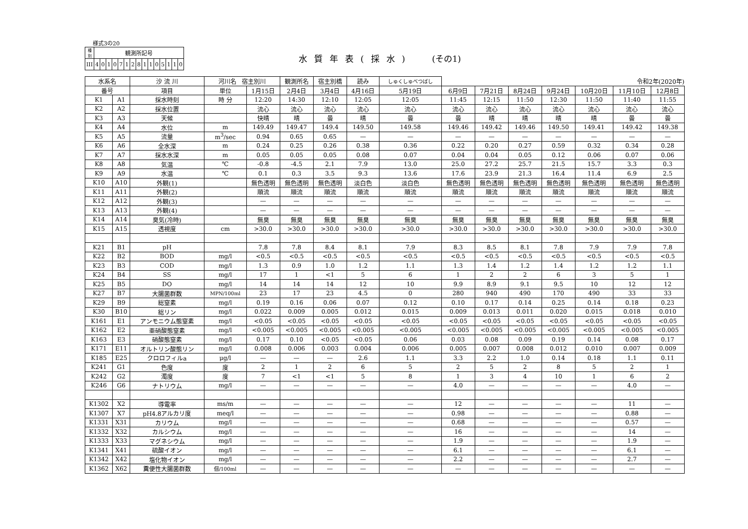様式3の20
| 種 別 | 観測所記号 | | | | | | | | | | | | | | |
| III | 4 | 0 | 1 | 0 | 7 | 1 | 2 | 8 | 1 | 1 | 0 | 5 | 1 | 1 | 0 |
水質年表(採水) (その1)
| 水系名 | | 沙 流 川 | 河川名 宿主別川 | | 観測所名 | 宿主別橋 | 読み | しゅくしゅべつばし | 令和2年(2020年) | | | | | | |
| 番号 | | 項目 | 単位 | 1月15日 | 2月4日 | 3月4日 | 4月16日 | 5月19日 | 6月9日 | 7月21日 | 8月24日 | 9月24日 | 10月20日 | 11月10日 | 12月8日 |
| K1 | A1 | 採水時刻 | 時 分 | 12:20 | 14:30 | 12:10 | 12:05 | 12:05 | 11:45 | 12:15 | 11:50 | 12:30 | 11:50 | 11:40 | 11:55 |
| K2 | A2 | 採水位置 | | 流心 | 流心 | 流心 | 流心 | 流心 | 流心 | 流心 | 流心 | 流心 | 流心 | 流心 | 流心 |
| K3 | A3 | 天候 | | 快晴 | 晴 | 曇 | 晴 | 曇 | 曇 | 晴 | 晴 | 晴 | 晴 | 曇 | 曇 |
| K4 | A4 | 水位 | m | 149.49 | 149.47 | 149.4 | 149.50 | 149.58 | 149.46 | 149.42 | 149.46 | 149.50 | 149.41 | 149.42 | 149.38 |
| K5 | A5 | 流量 | m<sup>3</sup>/sec | 0.94 | 0.65 | 0.65 | — | — | — | — | — | — | — | — | — |
| K6 | A6 | 全水深 | m | 0.24 | 0.25 | 0.26 | 0.38 | 0.36 | 0.22 | 0.20 | 0.27 | 0.59 | 0.32 | 0.34 | 0.28 |
| K7 | A7 | 採水水深 | m | 0.05 | 0.05 | 0.05 | 0.08 | 0.07 | 0.04 | 0.04 | 0.05 | 0.12 | 0.06 | 0.07 | 0.06 |
| K8 | A8 | 気温 | ℃ | -0.8 | -4.5 | 2.1 | 7.9 | 13.0 | 25.0 | 27.2 | 25.7 | 21.5 | 15.7 | 3.3 | 0.3 |
| K9 | A9 | 水温 | ℃ | 0.1 | 0.3 | 3.5 | 9.3 | 13.6 | 17.6 | 23.9 | 21.3 | 16.4 | 11.4 | 6.9 | 2.5 |
| K10 | A10 | 外観(1) | | 無色透明 | 無色透明 | 無色透明 | 淡白色 | 淡白色 | 無色透明 | 無色透明 | 無色透明 | 無色透明 | 無色透明 | 無色透明 | 無色透明 |
| K11 | A11 | 外観(2) | | 順流 | 順流 | 順流 | 順流 | 順流 | 順流 | 順流 | 順流 | 順流 | 順流 | 順流 | 順流 |
| K12 | A12 | 外観(3) | | — | — | — | — | — | — | — | — | — | — | — | — |
| K13 | A13 | 外観(4) | | — | — | — | — | — | — | — | — | — | — | — | — |
| K14 | A14 | 臭気(冷時) | | 無臭 | 無臭 | 無臭 | 無臭 | 無臭 | 無臭 | 無臭 | 無臭 | 無臭 | 無臭 | 無臭 | 無臭 |
| K15 | A15 | 透視度 | cm | >30.0 | >30.0 | >30.0 | >30.0 | >30.0 | >30.0 | >30.0 | >30.0 | >30.0 | >30.0 | >30.0 | >30.0 |
| K21 | B1 | pH | | 7.8 | 7.8 | 8.4 | 8.1 | 7.9 | 8.3 | 8.5 | 8.1 | 7.8 | 7.9 | 7.9 | 7.8 |
| K22 | B2 | BOD | mg/l | <0.5 | <0.5 | <0.5 | <0.5 | <0.5 | <0.5 | <0.5 | <0.5 | <0.5 | <0.5 | <0.5 | <0.5 |
| K23 | B3 | COD | mg/l | 1.3 | 0.9 | 1.0 | 1.2 | 1.1 | 1.3 | 1.4 | 1.2 | 1.4 | 1.2 | 1.2 | 1.1 |
| K24 | B4 | SS | mg/l | 17 | 1 | <1 | 5 | 6 | 1 | 2 | 2 | 6 | 3 | 5 | 1 |
| K25 | B5 | DO | mg/l | 14 | 14 | 14 | 12 | 10 | 9.9 | 8.9 | 9.1 | 9.5 | 10 | 12 | 12 |
| K27 | B7 | 大腸菌群数 | MPN/100ml | 23 | 17 | 23 | 4.5 | 0 | 280 | 940 | 490 | 170 | 490 | 33 | 33 |
| K29 | B9 | 総窒素 | mg/l | 0.19 | 0.16 | 0.06 | 0.07 | 0.12 | 0.10 | 0.17 | 0.14 | 0.25 | 0.14 | 0.18 | 0.23 |
| K30 | B10 | 総リン | mg/l | 0.022 | 0.009 | 0.005 | 0.012 | 0.015 | 0.009 | 0.013 | 0.011 | 0.020 | 0.015 | 0.018 | 0.010 |
| K161 | E1 | アンモニウム態窒素 | mg/l | <0.05 | <0.05 | <0.05 | <0.05 | <0.05 | <0.05 | <0.05 | <0.05 | <0.05 | <0.05 | <0.05 | <0.05 |
| K162 | E2 | 亜硝酸態窒素 | mg/l | <0.005 | <0.005 | <0.005 | <0.005 | <0.005 | <0.005 | <0.005 | <0.005 | <0.005 | <0.005 | <0.005 | <0.005 |
| K163 | E3 | 硝酸態窒素 | mg/l | 0.17 | 0.10 | <0.05 | <0.05 | 0.06 | 0.03 | 0.08 | 0.09 | 0.19 | 0.14 | 0.08 | 0.17 |
| K171 | E11 | オルトリン酸態リン | mg/l | 0.008 | 0.006 | 0.003 | 0.004 | 0.006 | 0.005 | 0.007 | 0.008 | 0.012 | 0.010 | 0.007 | 0.009 |
| K185 | E25 | クロロフィルa | μg/l | — | — | — | 2.6 | 1.1 | 3.3 | 2.2 | 1.0 | 0.14 | 0.18 | 1.1 | 0.11 |
| K241 | G1 | 色度 | 度 | 2 | 1 | 2 | 6 | 5 | 2 | 5 | 2 | 8 | 5 | 2 | 1 |
| K242 | G2 | 濁度 | 度 | 7 | <1 | <1 | 5 | 8 | 1 | 3 | 4 | 10 | 1 | 6 | 2 |
| K246 | G6 | ナトリウム | mg/l | — | — | — | — | — | 4.0 | — | — | — | — | 4.0 | — |
| K1302 | X2 | 導電率 | ms/m | — | — | — | — | — | 12 | — | — | — | — | 11 | — |
| K1307 | X7 | pH4.8アルカリ度 | meq/l | — | — | — | — | — | 0.98 | — | — | — | — | 0.88 | — |
| K1331 | X31 | カリウム | mg/l | — | — | — | — | — | 0.68 | — | — | — | — | 0.57 | — |
| K1332 | X32 | カルシウム | mg/l | — | — | — | — | — | 16 | — | — | — | — | 14 | — |
| K1333 | X33 | マグネシウム | mg/l | — | — | — | — | — | 1.9 | — | — | — | — | 1.9 | — |
| K1341 | X41 | 硫酸イオン | mg/l | — | — | — | — | — | 6.1 | — | — | — | — | 6.1 | — |
| K1342 | X42 | 塩化物イオン | mg/l | — | — | — | — | — | 2.2 | — | — | — | — | 2.7 | — |
| K1362 | X62 | 糞便性大腸菌群数 | 個/100ml | — | — | — | — | — | — | — | — | — | — | — | — |